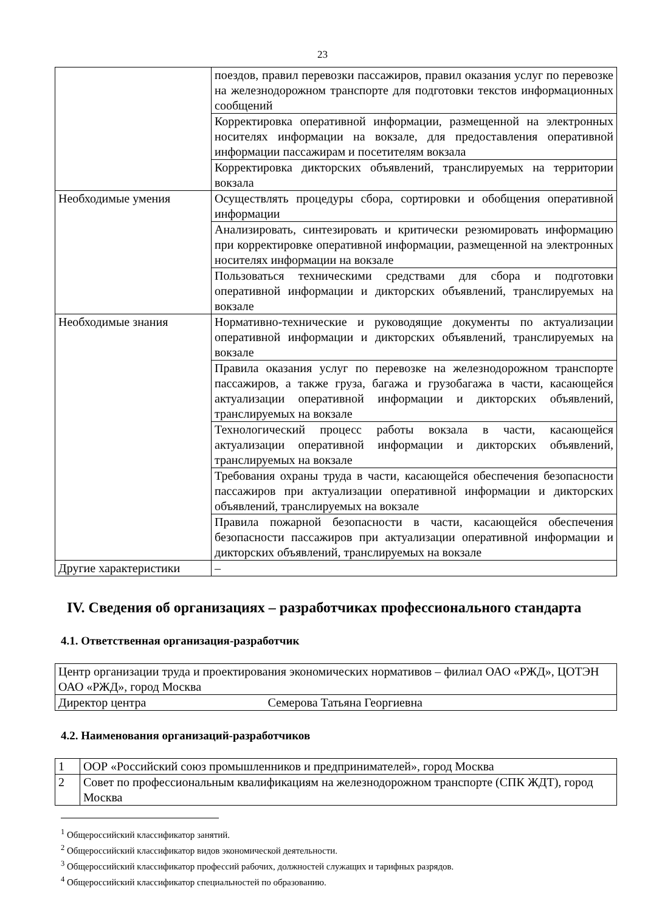23
| | поездов, правил перевозки пассажиров, правил оказания услуг по перевозке на железнодорожном транспорте для подготовки текстов информационных сообщений |
| | Корректировка оперативной информации, размещенной на электронных носителях информации на вокзале, для предоставления оперативной информации пассажирам и посетителям вокзала |
| | Корректировка дикторских объявлений, транслируемых на территории вокзала |
| Необходимые умения | Осуществлять процедуры сбора, сортировки и обобщения оперативной информации |
| | Анализировать, синтезировать и критически резюмировать информацию при корректировке оперативной информации, размещенной на электронных носителях информации на вокзале |
| | Пользоваться техническими средствами для сбора и подготовки оперативной информации и дикторских объявлений, транслируемых на вокзале |
| Необходимые знания | Нормативно-технические и руководящие документы по актуализации оперативной информации и дикторских объявлений, транслируемых на вокзале |
| | Правила оказания услуг по перевозке на железнодорожном транспорте пассажиров, а также груза, багажа и грузобагажа в части, касающейся актуализации оперативной информации и дикторских объявлений, транслируемых на вокзале |
| | Технологический процесс работы вокзала в части, касающейся актуализации оперативной информации и дикторских объявлений, транслируемых на вокзале |
| | Требования охраны труда в части, касающейся обеспечения безопасности пассажиров при актуализации оперативной информации и дикторских объявлений, транслируемых на вокзале |
| | Правила пожарной безопасности в части, касающейся обеспечения безопасности пассажиров при актуализации оперативной информации и дикторских объявлений, транслируемых на вокзале |
| Другие характеристики | – |
IV. Сведения об организациях – разработчиках профессионального стандарта
4.1. Ответственная организация-разработчик
| Центр организации труда и проектирования экономических нормативов – филиал ОАО «РЖД», ЦОТЭН ОАО «РЖД», город Москва | |
| Директор центра | Семерова Татьяна Георгиевна |
4.2. Наименования организаций-разработчиков
| 1 | ООР «Российский союз промышленников и предпринимателей», город Москва |
| 2 | Совет по профессиональным квалификациям на железнодорожном транспорте (СПК ЖДТ), город Москва |
<sup>1</sup> Общероссийский классификатор занятий.
<sup>2</sup> Общероссийский классификатор видов экономической деятельности.
<sup>3</sup> Общероссийский классификатор профессий рабочих, должностей служащих и тарифных разрядов.
<sup>4</sup> Общероссийский классификатор специальностей по образованию.